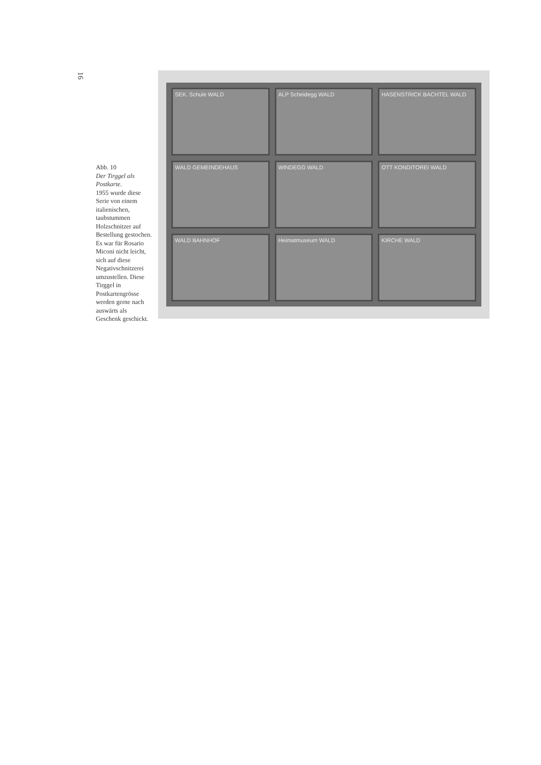16
Abb. 10
Der Tirggel als Postkarte.
1955 wurde diese Serie von einem italienischen, taubstummen Holzschnitzer auf Bestellung gestochen. Es war für Rosario Miconi nicht leicht, sich auf diese Negativschnitzerei umzustellen. Diese Tirggel in Postkartengrösse werden gerne nach auswärts als Geschenk geschickt.
SEK. Schule WALD
ALP Scheidegg WALD
HASENSTRICK BACHTEL WALD
WALD GEMEINDEHAUS
WINDEGG WALD
OTT KONDITOREI WALD
WALD BAHNHOF
Heimatmuseum WALD
KIRCHE WALD